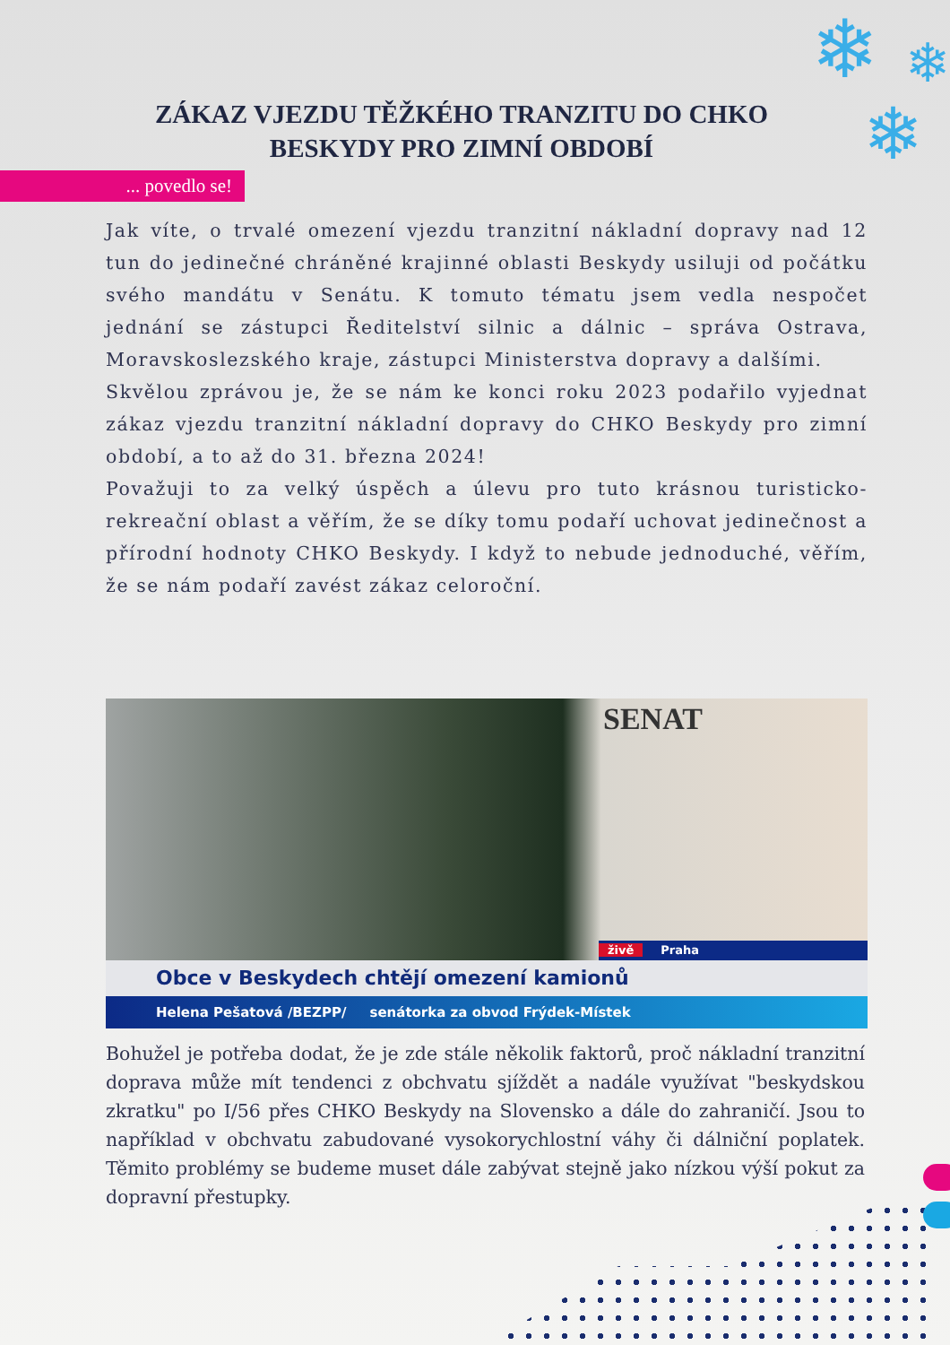❄ ❄
❄
ZÁKAZ VJEZDU TĚŽKÉHO TRANZITU DO CHKO BESKYDY PRO ZIMNÍ OBDOBÍ
... povedlo se!
Jak víte, o trvalé omezení vjezdu tranzitní nákladní dopravy nad 12 tun do jedinečné chráněné krajinné oblasti Beskydy usiluji od počátku svého mandátu v Senátu. K tomuto tématu jsem vedla nespočet jednání se zástupci Ředitelství silnic a dálnic – správa Ostrava, Moravskoslezského kraje, zástupci Ministerstva dopravy a dalšími.
Skvělou zprávou je, že se nám ke konci roku 2023 podařilo vyjednat zákaz vjezdu tranzitní nákladní dopravy do CHKO Beskydy pro zimní období, a to až do 31. března 2024!
Považuji to za velký úspěch a úlevu pro tuto krásnou turisticko-rekreační oblast a věřím, že se díky tomu podaří uchovat jedinečnost a přírodní hodnoty CHKO Beskydy. I když to nebude jednoduché, věřím, že se nám podaří zavést zákaz celoroční.
SENAT
živě Praha
Obce v Beskydech chtějí omezení kamionů
Helena Pešatová /BEZPP/ senátorka za obvod Frýdek-Místek
Bohužel je potřeba dodat, že je zde stále několik faktorů, proč nákladní tranzitní doprava může mít tendenci z obchvatu sjíždět a nadále využívat "beskydskou zkratku" po I/56 přes CHKO Beskydy na Slovensko a dále do zahraničí. Jsou to například v obchvatu zabudované vysokorychlostní váhy či dálniční poplatek. Těmito problémy se budeme muset dále zabývat stejně jako nízkou výší pokut za dopravní přestupky.